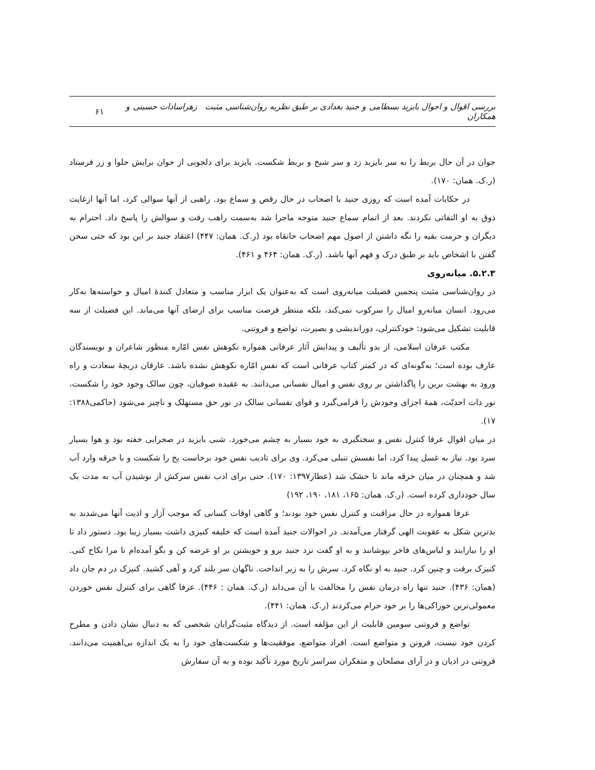بررسی اقوال و احوال بایزید بسطامی و جنید بغدادی بر طبق نظریه روان‌شناسی مثبت زهراسادات حسینی و همکاران ۶۱
جوان در آن حال بربط را به سر بایزید زد و سر شیخ و بربط شکست. بایزید برای دلجویی از جوان برایش حلوا و زر فرستاد (ر.ک. همان: ۱۷۰).
در حکایات آمده است که روزی جنید با اصحاب در حال رقص و سماع بود. راهبی از آنها سوالی کرد، اما آنها ازغایت ذوق به او التفاتی نکردند. بعد از اتمام سماع جنید متوجه ماجرا شد به‌سمت راهب رفت و سوالش را پاسخ داد. احترام به دیگران و حرمت بقیه را نگه داشتن از اصول مهم اصحاب خانقاه بود (ر.ک. همان: ۴۴۷) اعتقاد جنید بر این بود که حتی سخن گفتن با اشخاص باید بر طبق درک و فهم آنها باشد. (ر.ک. همان: ۴۶۴ و ۴۶۱).
۵.۲.۳. میانه‌روی
در روان‌شناسی مثبت پنجمین فضیلت میانه‌روی است که به‌عنوان یک ابزار مناسب و متعادل کنندۀ امیال و خواسته‌ها به‌کار می‌رود. انسان میانه‌رو امیال را سرکوب نمی‌کند، بلکه منتظر فرصت مناسب برای ارضای آنها می‌ماند. این فضیلت از سه قابلیت تشکیل می‌شود: خودکنترلی، دوراندیشی و بصیرت، تواضع و فروتنی.
مکتب عرفان اسلامی، از بدو تألیف و پیدایش آثار عرفانی همواره نکوهش نفس امّاره منظور شاعران و نویسندگان عارف بوده است؛ به‌گونه‌ای که در کمتر کتاب عرفانی است که نفس امّاره نکوهش نشده باشد. عارفان دریچۀ سعادت و راه ورود به بهشت برین را پاگذاشتن بر روی نفس و امیال نفسانی می‌دانند. به عقیده صوفیان، چون سالک وجود خود را شکست، نور ذات احدیّت، همۀ اجزای وجودش را فرامی‌گیرد و قوای نفسانی سالک در نور حق مستهلک و ناچیز می‌شود (حاکمی۱۳۸۸: ۱۷).
در میان اقوال عرفا کنترل نفس و سختگیری به خود بسیار به چشم می‌خورد. شبی بایزید در صحرایی خفته بود و هوا بسیار سرد بود. نیاز به غسل پیدا کرد، اما نفسش تنبلی می‌کرد. وی برای تادیب نفس خود برخاست یخ را شکست و با خرقه وارد آب شد و همچنان در میان خرقه ماند تا خشک شد (عطار۱۳۹۷: ۱۷۰). حتی برای ادب نفس سرکش از نوشیدن آب به مدت یک سال خودداری کرده است. (ر.ک. همان: ۱۶۵، ۱۸۱، ۱۹۰، ۱۹۲)
عرفا همواره در حال مراقبت و کنترل نفس خود بودند؛ و گاهی اوقات کسانی که موجب آزار و اذیت آنها می‌شدند به بدترین شکل به عقوبت الهی گرفتار می‌آمدند. در احوالات جنید آمده است که خلیفه کنیزی داشت بسیار زیبا بود. دستور داد تا او را بیارایند و لباس‌های فاخر بپوشانند و به او گفت نزد جنید برو و خویشتن بر او عرضه کن و بگو آمده‌ام تا مرا نکاح کنی. کنیزک برفت و چنین کرد. جنید به او نگاه کرد. سرش را به زیر انداخت. ناگهان سر بلند کرد و آهی کشید. کنیزک در دم جان داد (همان: ۴۳۶). جنید تنها راه درمان نفس را مخالفت با آن می‌داند (ر.ک. همان : ۴۴۶). عرفا گاهی برای کنترل نفس خوردن معمولی‌ترین خوراکی‌ها را بر خود حرام می‌کردند (ر.ک. همان: ۴۴۱).
تواضع و فروتنی سومین قابلیت از این مؤلفه است. از دیدگاه مثبت‌گرایان شخصی که به دنبال نشان دادن و مطرح کردن خود نیست، فروتن و متواضع است. افراد متواضع، موفقیت‌ها و شکست‌های خود را به یک اندازه بی‌اهمیت می‌دانند. فروتنی در ادیان و در آرای مصلحان و متفکران سراسر تاریخ مورد تأکید بوده و به آن سفارش